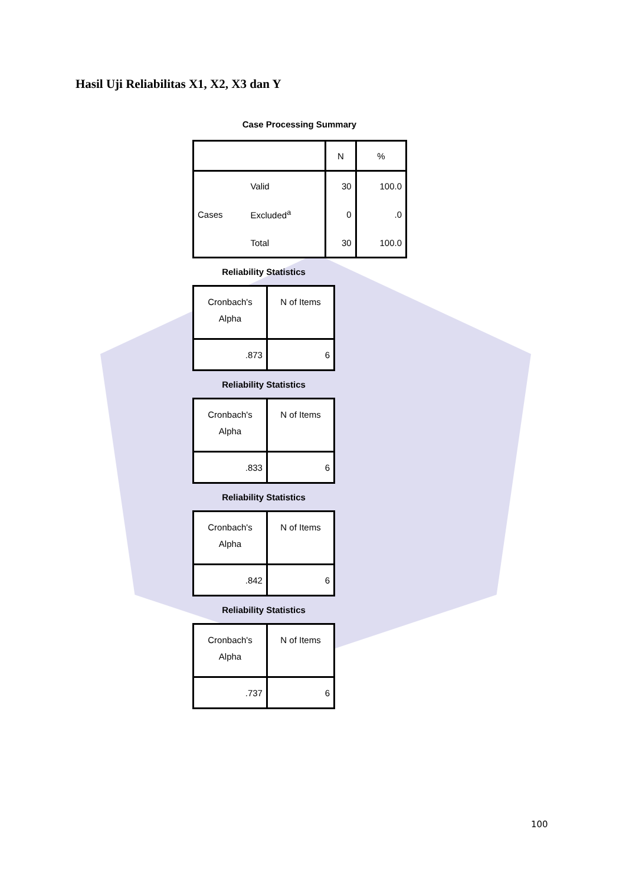Hasil Uji Reliabilitas X1, X2, X3 dan Y
Case Processing Summary
| | | N | % |
| --- | --- | --- | --- |
| | Valid | 30 | 100.0 |
| Cases | Excluded<sup>a</sup> | 0 | .0 |
| | Total | 30 | 100.0 |
Reliability Statistics
| Cronbach's Alpha | N of Items |
| --- | --- |
| .873 | 6 |
Reliability Statistics
| Cronbach's Alpha | N of Items |
| --- | --- |
| .833 | 6 |
Reliability Statistics
| Cronbach's Alpha | N of Items |
| --- | --- |
| .842 | 6 |
Reliability Statistics
| Cronbach's Alpha | N of Items |
| --- | --- |
| .737 | 6 |
100